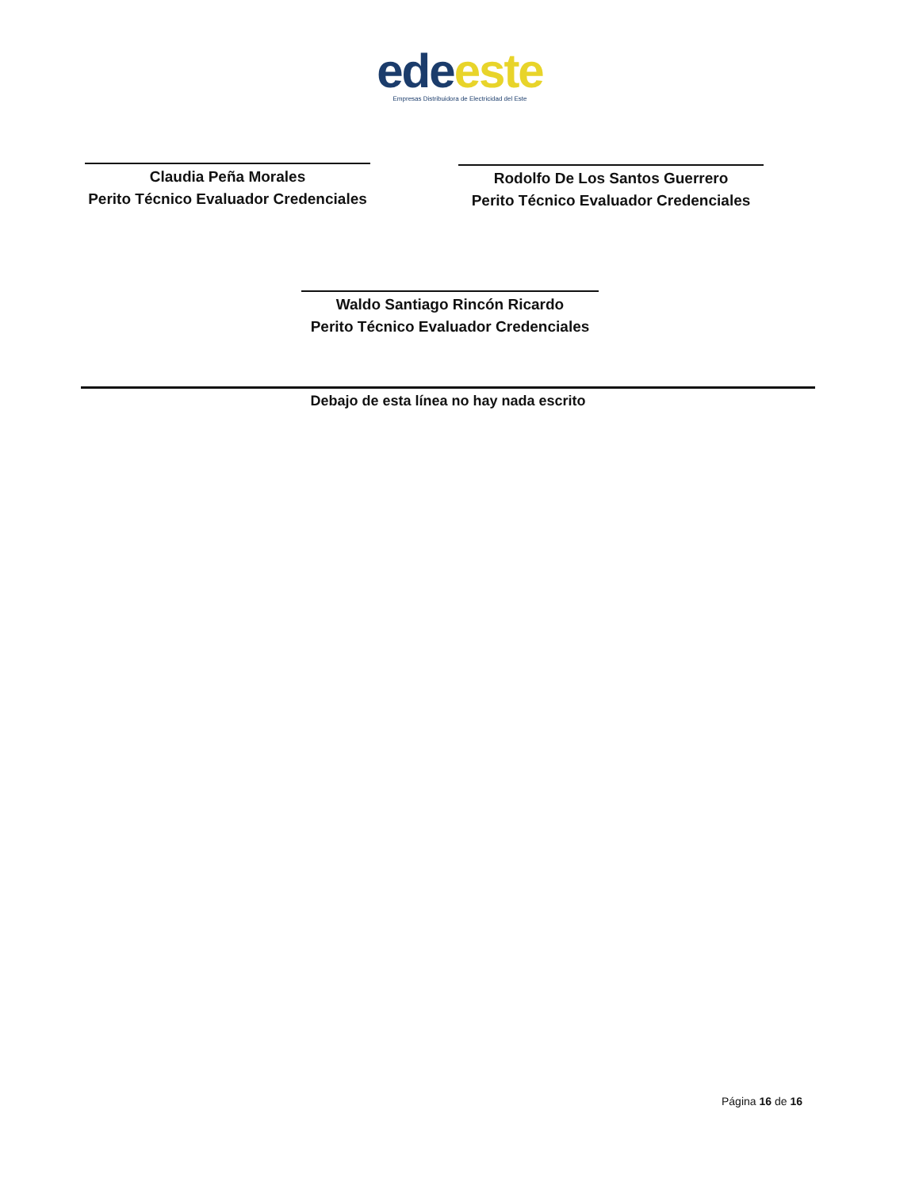ede este
Empresas Distribuidora de Electricidad del Este
Claudia Peña Morales
Perito Técnico Evaluador Credenciales
Rodolfo De Los Santos Guerrero
Perito Técnico Evaluador Credenciales
Waldo Santiago Rincón Ricardo
Perito Técnico Evaluador Credenciales
Debajo de esta línea no hay nada escrito
Página 16 de 16